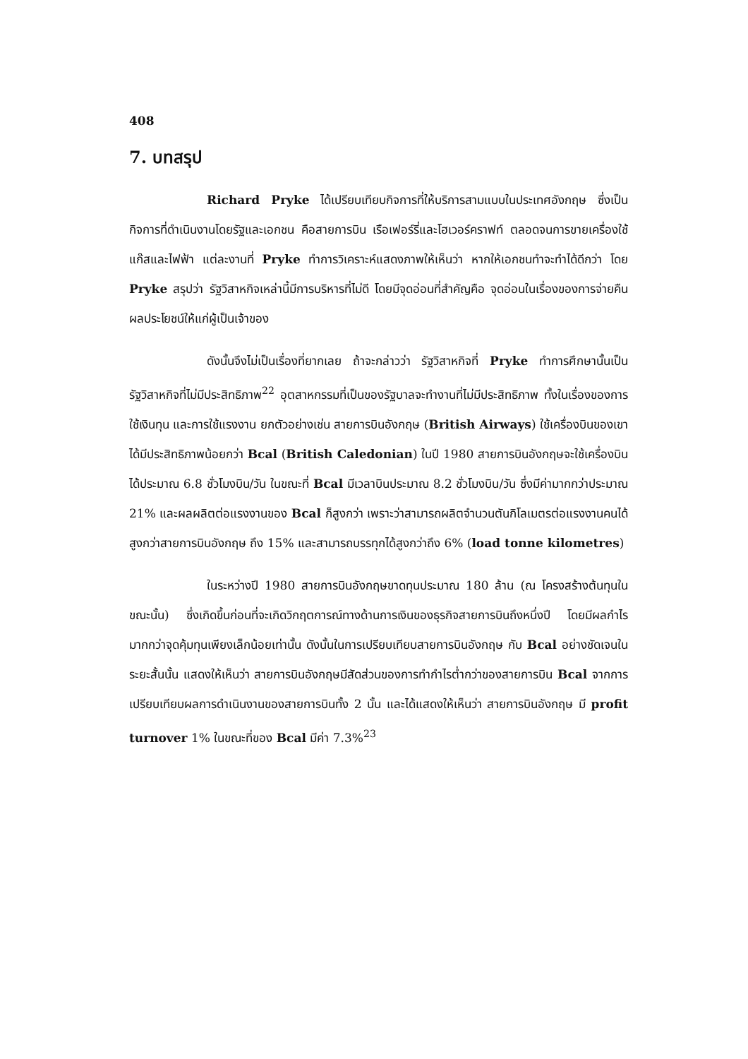408
7. บทสรุป
Richard Pryke ได้เปรียบเทียบกิจการที่ให้บริการสามแบบในประเทศอังกฤษ ซึ่งเป็นกิจการที่ดำเนินงานโดยรัฐและเอกชน คือสายการบิน เรือเฟอร์รี่และโฮเวอร์คราฟท์ ตลอดจนการขายเครื่องใช้แก๊สและไฟฟ้า แต่ละงานที่ Pryke ทำการวิเคราะห์แสดงภาพให้เห็นว่า หากให้เอกชนทำจะทำได้ดีกว่า โดย Pryke สรุปว่า รัฐวิสาหกิจเหล่านี้มีการบริหารที่ไม่ดี โดยมีจุดอ่อนที่สำคัญคือ จุดอ่อนในเรื่องของการจ่ายคืนผลประโยชน์ให้แก่ผู้เป็นเจ้าของ
ดังนั้นจึงไม่เป็นเรื่องที่ยากเลย ถ้าจะกล่าวว่า รัฐวิสาหกิจที่ Pryke ทำการศึกษานั้นเป็นรัฐวิสาหกิจที่ไม่มีประสิทธิภาพ<sup>22</sup> อุตสาหกรรมที่เป็นของรัฐบาลจะทำงานที่ไม่มีประสิทธิภาพ ทั้งในเรื่องของการใช้เงินทุน และการใช้แรงงาน ยกตัวอย่างเช่น สายการบินอังกฤษ (British Airways) ใช้เครื่องบินของเขาได้มีประสิทธิภาพน้อยกว่า Bcal (British Caledonian) ในปี 1980 สายการบินอังกฤษจะใช้เครื่องบินได้ประมาณ 6.8 ชั่วโมงบิน/วัน ในขณะที่ Bcal มีเวลาบินประมาณ 8.2 ชั่วโมงบิน/วัน ซึ่งมีค่ามากกว่าประมาณ 21% และผลผลิตต่อแรงงานของ Bcal ก็สูงกว่า เพราะว่าสามารถผลิตจำนวนตันกิโลเมตรต่อแรงงานคนได้สูงกว่าสายการบินอังกฤษ ถึง 15% และสามารถบรรทุกได้สูงกว่าถึง 6% (load tonne kilometres)
ในระหว่างปี 1980 สายการบินอังกฤษขาดทุนประมาณ 180 ล้าน (ณ โครงสร้างต้นทุนในขณะนั้น) ซึ่งเกิดขึ้นก่อนที่จะเกิดวิกฤตการณ์ทางด้านการเงินของธุรกิจสายการบินถึงหนึ่งปี โดยมีผลกำไรมากกว่าจุดคุ้มทุนเพียงเล็กน้อยเท่านั้น ดังนั้นในการเปรียบเทียบสายการบินอังกฤษ กับ Bcal อย่างชัดเจนในระยะสั้นนั้น แสดงให้เห็นว่า สายการบินอังกฤษมีสัดส่วนของการทำกำไรต่ำกว่าของสายการบิน Bcal จากการเปรียบเทียบผลการดำเนินงานของสายการบินทั้ง 2 นั้น และได้แสดงให้เห็นว่า สายการบินอังกฤษ มี profit turnover 1% ในขณะที่ของ Bcal มีค่า 7.3%<sup>23</sup>